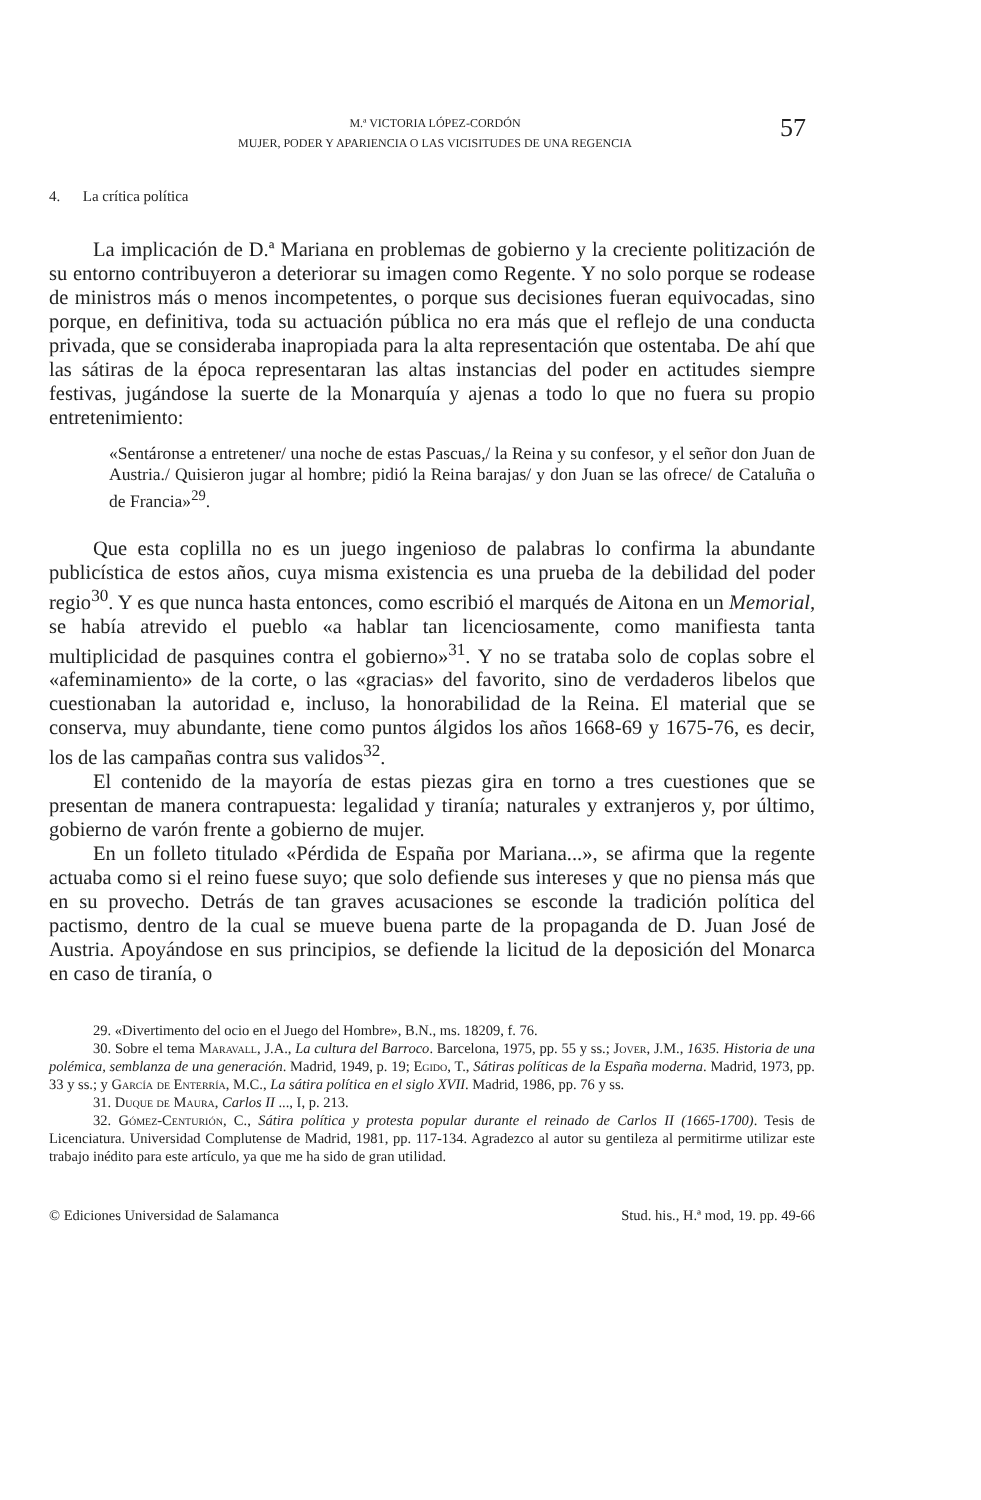M.ª VICTORIA LÓPEZ-CORDÓN
MUJER, PODER Y APARIENCIA O LAS VICISITUDES DE UNA REGENCIA
57
4. La crítica política
La implicación de D.ª Mariana en problemas de gobierno y la creciente politización de su entorno contribuyeron a deteriorar su imagen como Regente. Y no solo porque se rodease de ministros más o menos incompetentes, o porque sus decisiones fueran equivocadas, sino porque, en definitiva, toda su actuación pública no era más que el reflejo de una conducta privada, que se consideraba inapropiada para la alta representación que ostentaba. De ahí que las sátiras de la época representaran las altas instancias del poder en actitudes siempre festivas, jugándose la suerte de la Monarquía y ajenas a todo lo que no fuera su propio entretenimiento:
«Sentáronse a entretener/ una noche de estas Pascuas,/ la Reina y su confesor, y el señor don Juan de Austria./ Quisieron jugar al hombre; pidió la Reina barajas/ y don Juan se las ofrece/ de Cataluña o de Francia»<sup>29</sup>.
Que esta coplilla no es un juego ingenioso de palabras lo confirma la abundante publicística de estos años, cuya misma existencia es una prueba de la debilidad del poder regio<sup>30</sup>. Y es que nunca hasta entonces, como escribió el marqués de Aitona en un Memorial, se había atrevido el pueblo «a hablar tan licenciosamente, como manifiesta tanta multiplicidad de pasquines contra el gobierno»<sup>31</sup>. Y no se trataba solo de coplas sobre el «afeminamiento» de la corte, o las «gracias» del favorito, sino de verdaderos libelos que cuestionaban la autoridad e, incluso, la honorabilidad de la Reina. El material que se conserva, muy abundante, tiene como puntos álgidos los años 1668-69 y 1675-76, es decir, los de las campañas contra sus validos<sup>32</sup>.
El contenido de la mayoría de estas piezas gira en torno a tres cuestiones que se presentan de manera contrapuesta: legalidad y tiranía; naturales y extranjeros y, por último, gobierno de varón frente a gobierno de mujer.
En un folleto titulado «Pérdida de España por Mariana...», se afirma que la regente actuaba como si el reino fuese suyo; que solo defiende sus intereses y que no piensa más que en su provecho. Detrás de tan graves acusaciones se esconde la tradición política del pactismo, dentro de la cual se mueve buena parte de la propaganda de D. Juan José de Austria. Apoyándose en sus principios, se defiende la licitud de la deposición del Monarca en caso de tiranía, o
29. «Divertimento del ocio en el Juego del Hombre», B.N., ms. 18209, f. 76.
30. Sobre el tema Maravall, J.A., La cultura del Barroco. Barcelona, 1975, pp. 55 y ss.; Jover, J.M., 1635. Historia de una polémica, semblanza de una generación. Madrid, 1949, p. 19; Egido, T., Sátiras políticas de la España moderna. Madrid, 1973, pp. 33 y ss.; y García de Enterría, M.C., La sátira política en el siglo XVII. Madrid, 1986, pp. 76 y ss.
31. Duque de Maura, Carlos II ..., I, p. 213.
32. Gómez-Centurión, C., Sátira política y protesta popular durante el reinado de Carlos II (1665-1700). Tesis de Licenciatura. Universidad Complutense de Madrid, 1981, pp. 117-134. Agradezco al autor su gentileza al permitirme utilizar este trabajo inédito para este artículo, ya que me ha sido de gran utilidad.
© Ediciones Universidad de Salamanca Stud. his., H.ª mod, 19. pp. 49-66